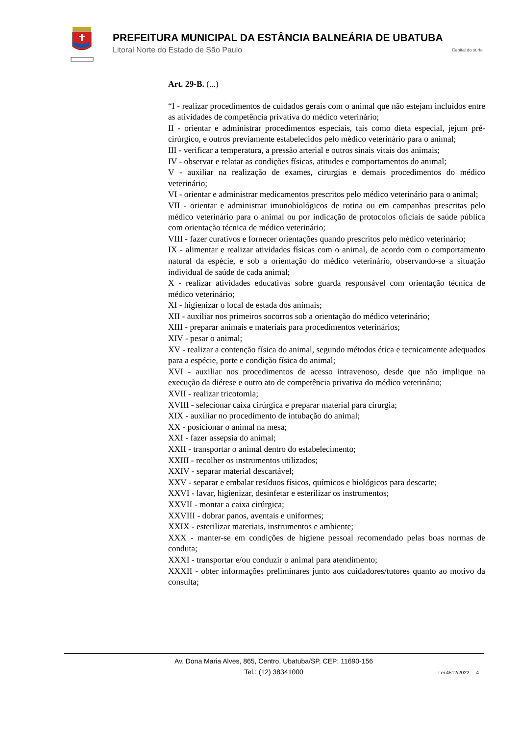PREFEITURA MUNICIPAL DA ESTÂNCIA BALNEÁRIA DE UBATUBA
Litoral Norte do Estado de São Paulo
Capital do surfe
Art. 29-B. (...)
“I - realizar procedimentos de cuidados gerais com o animal que não estejam incluídos entre as atividades de competência privativa do médico veterinário;
II - orientar e administrar procedimentos especiais, tais como dieta especial, jejum pré-cirúrgico, e outros previamente estabelecidos pelo médico veterinário para o animal;
III - verificar a temperatura, a pressão arterial e outros sinais vitais dos animais;
IV - observar e relatar as condições físicas, atitudes e comportamentos do animal;
V - auxiliar na realização de exames, cirurgias e demais procedimentos do médico veterinário;
VI - orientar e administrar medicamentos prescritos pelo médico veterinário para o animal;
VII - orientar e administrar imunobiológicos de rotina ou em campanhas prescritas pelo médico veterinário para o animal ou por indicação de protocolos oficiais de saúde pública com orientação técnica de médico veterinário;
VIII - fazer curativos e fornecer orientações quando prescritos pelo médico veterinário;
IX - alimentar e realizar atividades físicas com o animal, de acordo com o comportamento natural da espécie, e sob a orientação do médico veterinário, observando-se a situação individual de saúde de cada animal;
X - realizar atividades educativas sobre guarda responsável com orientação técnica de médico veterinário;
XI - higienizar o local de estada dos animais;
XII - auxiliar nos primeiros socorros sob a orientação do médico veterinário;
XIII - preparar animais e materiais para procedimentos veterinários;
XIV - pesar o animal;
XV - realizar a contenção física do animal, segundo métodos ética e tecnicamente adequados para a espécie, porte e condição física do animal;
XVI - auxiliar nos procedimentos de acesso intravenoso, desde que não implique na execução da diérese e outro ato de competência privativa do médico veterinário;
XVII - realizar tricotomia;
XVIII - selecionar caixa cirúrgica e preparar material para cirurgia;
XIX - auxiliar no procedimento de intubação do animal;
XX - posicionar o animal na mesa;
XXI - fazer assepsia do animal;
XXII - transportar o animal dentro do estabelecimento;
XXIII - recolher os instrumentos utilizados;
XXIV - separar material descartável;
XXV - separar e embalar resíduos físicos, químicos e biológicos para descarte;
XXVI - lavar, higienizar, desinfetar e esterilizar os instrumentos;
XXVII - montar a caixa cirúrgica;
XXVIII - dobrar panos, aventais e uniformes;
XXIX - esterilizar materiais, instrumentos e ambiente;
XXX - manter-se em condições de higiene pessoal recomendado pelas boas normas de conduta;
XXXI - transportar e/ou conduzir o animal para atendimento;
XXXII - obter informações preliminares junto aos cuidadores/tutores quanto ao motivo da consulta;
Av. Dona Maria Alves, 865, Centro, Ubatuba/SP, CEP: 11690-156
Tel.: (12) 38341000
Lei 4512/2022 4